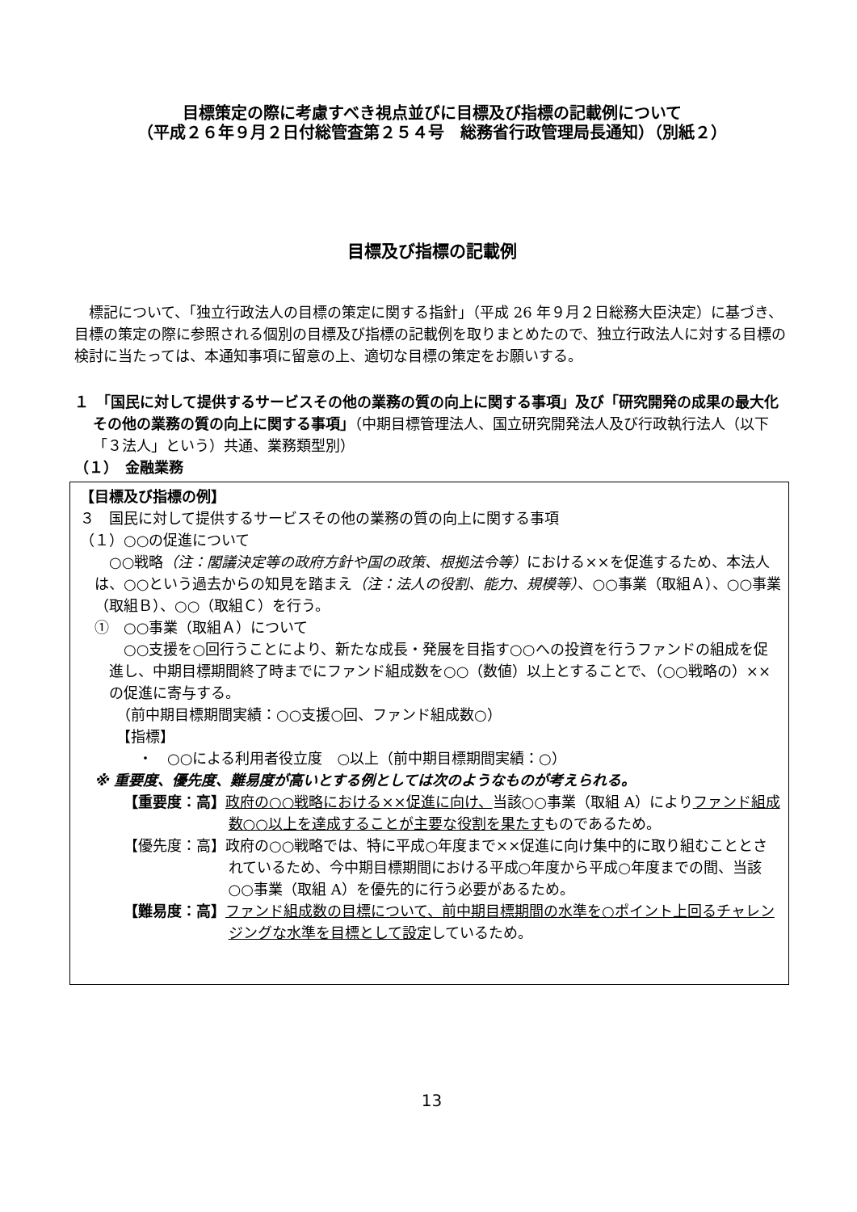目標策定の際に考慮すべき視点並びに目標及び指標の記載例について
（平成２６年９月２日付総管査第２５４号　総務省行政管理局長通知）（別紙２）
目標及び指標の記載例
標記について、「独立行政法人の目標の策定に関する指針」（平成 26 年９月２日総務大臣決定）に基づき、目標の策定の際に参照される個別の目標及び指標の記載例を取りまとめたので、独立行政法人に対する目標の検討に当たっては、本通知事項に留意の上、適切な目標の策定をお願いする。
１　「国民に対して提供するサービスその他の業務の質の向上に関する事項」及び「研究開発の成果の最大化その他の業務の質の向上に関する事項」（中期目標管理法人、国立研究開発法人及び行政執行法人（以下「３法人」という）共通、業務類型別）
（１）　金融業務
【目標及び指標の例】
３　国民に対して提供するサービスその他の業務の質の向上に関する事項
（１）○○の促進について
○○戦略（注：閣議決定等の政府方針や国の政策、根拠法令等）における××を促進するため、本法人は、○○という過去からの知見を踏まえ（注：法人の役割、能力、規模等）、○○事業（取組Ａ）、○○事業（取組Ｂ）、○○（取組Ｃ）を行う。
①　○○事業（取組Ａ）について
○○支援を○回行うことにより、新たな成長・発展を目指す○○への投資を行うファンドの組成を促進し、中期目標期間終了時までにファンド組成数を○○（数値）以上とすることで、（○○戦略の）××の促進に寄与する。
（前中期目標期間実績：○○支援○回、ファンド組成数○）
【指標】
・　○○による利用者役立度　○以上（前中期目標期間実績：○）
※ 重要度、優先度、難易度が高いとする例としては次のようなものが考えられる。
【重要度：高】政府の○○戦略における××促進に向け、当該○○事業（取組 A）によりファンド組成数○○以上を達成することが主要な役割を果たすものであるため。
【優先度：高】政府の○○戦略では、特に平成○年度まで××促進に向け集中的に取り組むこととされているため、今中期目標期間における平成○年度から平成○年度までの間、当該○○事業（取組 A）を優先的に行う必要があるため。
【難易度：高】ファンド組成数の目標について、前中期目標期間の水準を○ポイント上回るチャレンジングな水準を目標として設定しているため。
13